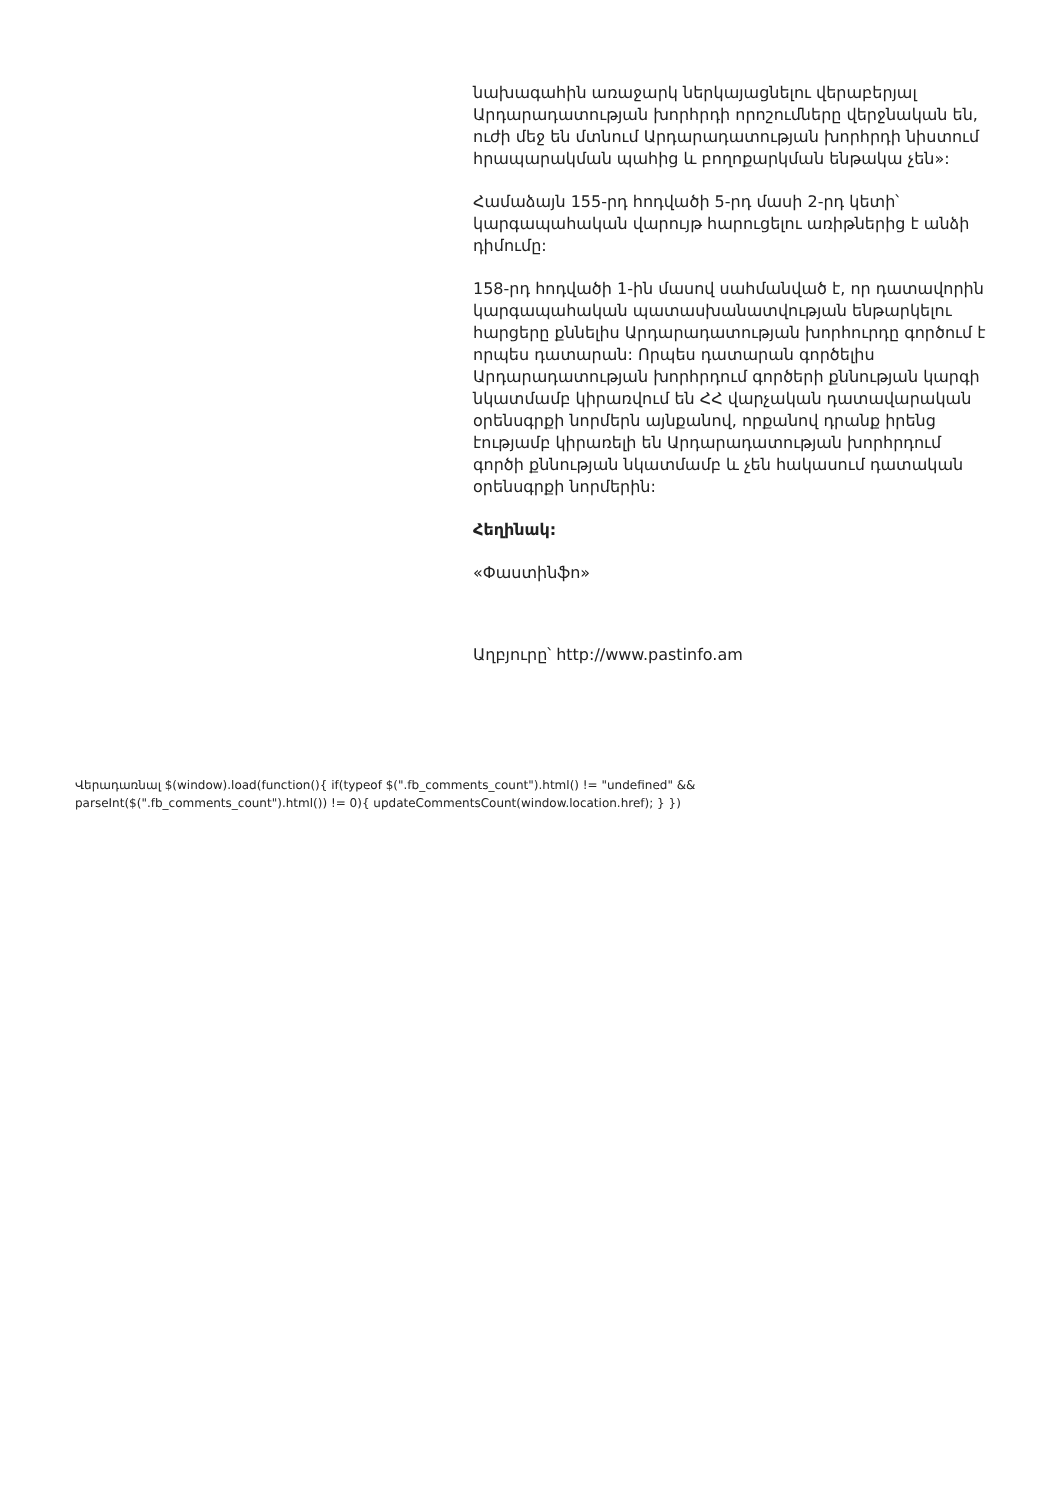նախագահին առաջարկ ներկայացնելու վերաբերյալ Արդարադատության խորհրդի որոշումները վերջնական են, ուժի մեջ են մտնում Արդարադատության խորհրդի նիստում հրապարակման պահից և բողոքարկման ենթակա չեն»:
Համաձայն 155-րդ հոդվածի 5-րդ մասի 2-րդ կետի՝ կարգապահական վարույթ հարուցելու առիթներից է անձի դիմումը:
158-րդ հոդվածի 1-ին մասով սահմանված է, որ դատավորին կարգապահական պատասխանատվության ենթարկելու հարցերը քննելիս Արդարադատության խորհուրդը գործում է որպես դատարան: Որպես դատարան գործելիս Արդարադատության խորհրդում գործերի քննության կարգի նկատմամբ կիրառվում են ՀՀ վարչական դատավարական օրենսգրքի նորմերն այնքանով, որքանով դրանք իրենց էությամբ կիրառելի են Արդարադատության խորհրդում գործի քննության նկատմամբ և չեն հակասում դատական օրենսգրքի նորմերին:
Հեղինակ:
«Փաստինֆո»
Աղբյուրը՝ http://www.pastinfo.am
Վերադառնալ $(window).load(function(){ if(typeof $(".fb_comments_count").html() != "undefined" && parseInt($(".fb_comments_count").html()) != 0){ updateCommentsCount(window.location.href); } })